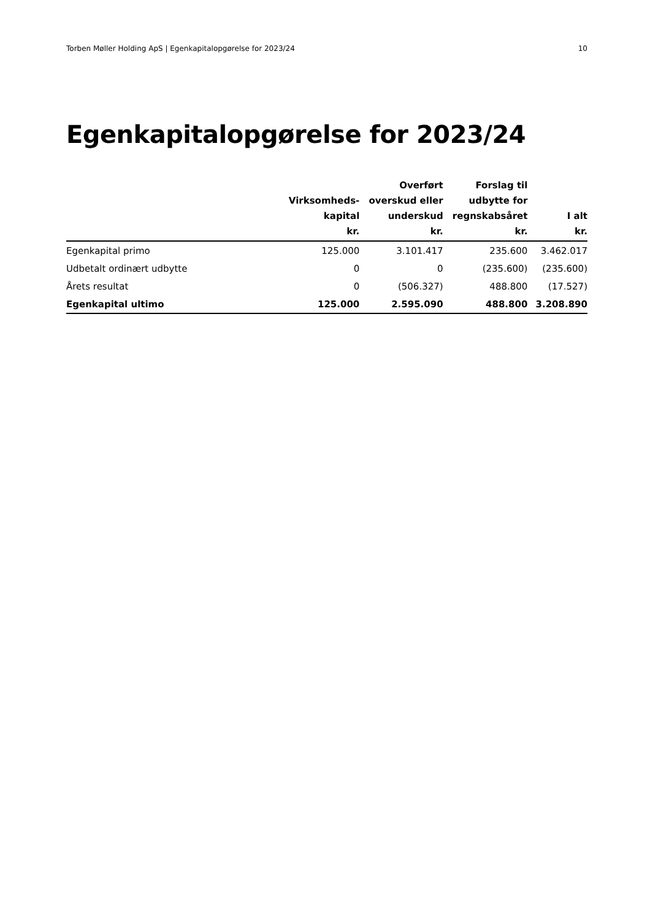Torben Møller Holding ApS | Egenkapitalopgørelse for 2023/24 10
Egenkapitalopgørelse for 2023/24
| | Virksomheds- kapital kr. | Overført overskud eller underskud kr. | Forslag til udbytte for regnskabsåret kr. | I alt kr. |
| --- | --- | --- | --- | --- |
| Egenkapital primo | 125.000 | 3.101.417 | 235.600 | 3.462.017 |
| Udbetalt ordinært udbytte | 0 | 0 | (235.600) | (235.600) |
| Årets resultat | 0 | (506.327) | 488.800 | (17.527) |
| Egenkapital ultimo | 125.000 | 2.595.090 | 488.800 | 3.208.890 |